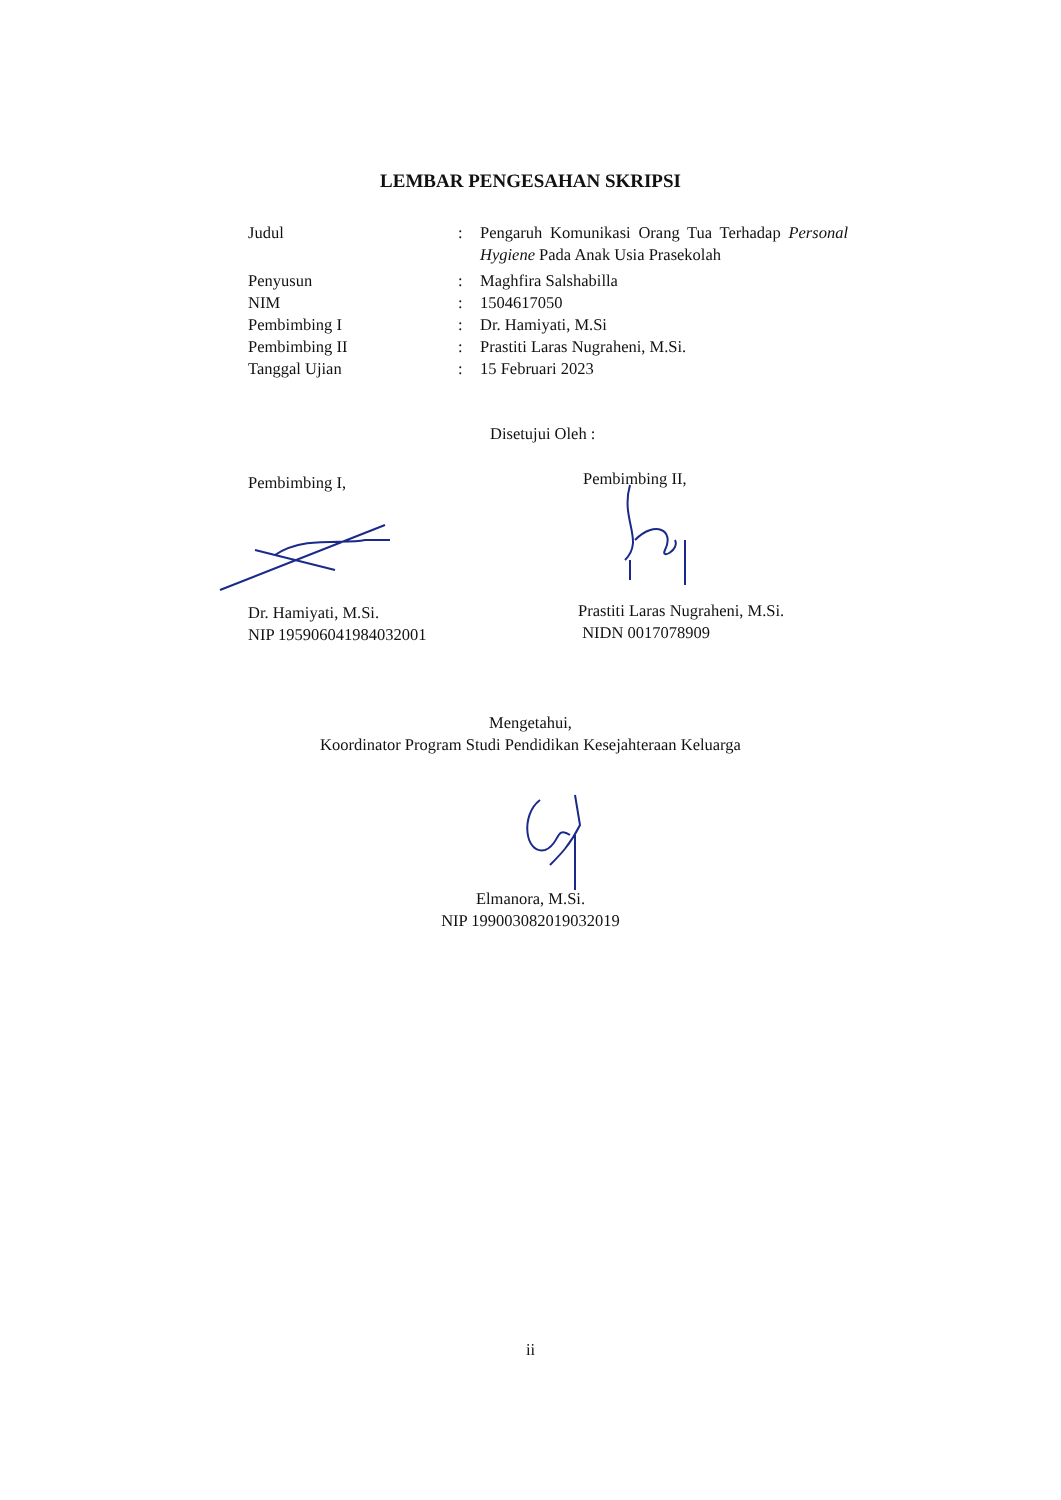LEMBAR PENGESAHAN SKRIPSI
Judul : Pengaruh Komunikasi Orang Tua Terhadap Personal Hygiene Pada Anak Usia Prasekolah
Penyusun : Maghfira Salshabilla
NIM : 1504617050
Pembimbing I : Dr. Hamiyati, M.Si
Pembimbing II : Prastiti Laras Nugraheni, M.Si.
Tanggal Ujian : 15 Februari 2023
Disetujui Oleh :
Pembimbing I, Pembimbing II,
Dr. Hamiyati, M.Si.
NIP 195906041984032001
Prastiti Laras Nugraheni, M.Si.
NIDN 0017078909
Mengetahui,
Koordinator Program Studi Pendidikan Kesejahteraan Keluarga
Elmanora, M.Si.
NIP 199003082019032019
ii